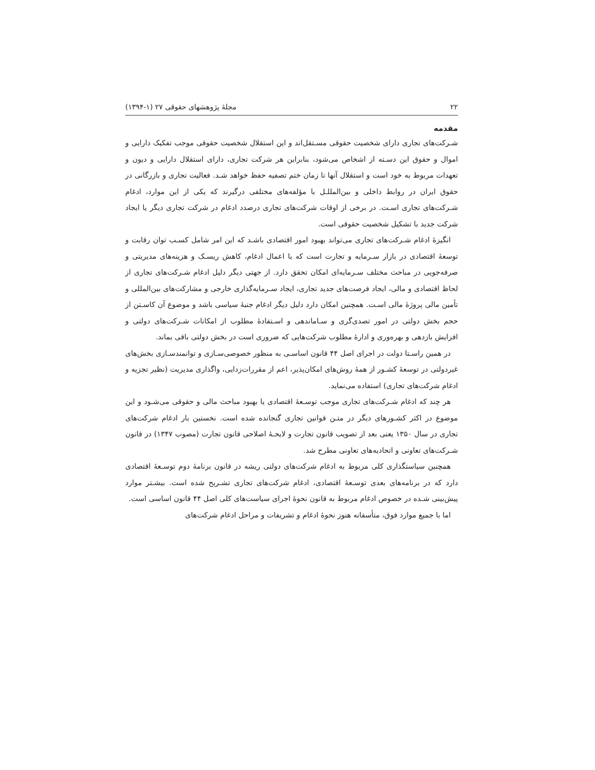۲۲ مجلهٔ پژوهشهای حقوقی ۲۷ (۱-۱۳۹۴)
مقدمه
شـرکت‌های تجاری دارای شخصیت حقوقی مسـتقل‌اند و این استقلال شخصیت حقوقی موجب تفکیک دارایی و اموال و حقوق این دسـته از اشخاص می‌شود، بنابراین هر شرکت تجاری، دارای استقلال دارایی و دیون و تعهدات مربوط به خود است و استقلال آنها تا زمان ختم تصفیه حفظ خواهد شـد. فعالیت تجاری و بازرگانی در حقوق ایران در روابط داخلی و بین‌المللـل با مؤلفه‌های مختلفی درگیرند که یکی از این موارد، ادغام شـرکت‌های تجاری اسـت. در برخی از اوقات شرکت‌های تجاری درصدد ادغام در شرکت تجاری دیگر یا ایجاد شرکت جدید با تشکیل شخصیت حقوقی است.
انگیزهٔ ادغام شـرکت‌های تجاری می‌تواند بهبود امور اقتصادی باشـد که این امر شامل کسـب توان رقابت و توسعهٔ اقتصادی در بازار سـرمایه و تجارت است که با اعمال ادغام، کاهش ریسـک و هزینه‌های مدیریتی و صرفه‌جویی در مباحث مختلف سـرمایه‌ای امکان تحقق دارد. از جهتی دیگر دلیل ادغام شـرکت‌های تجاری از لحاظ اقتصادی و مالی، ایجاد فرصت‌های جدید تجاری، ایجاد سـرمایه‌گذاری خارجی و مشارکت‌های بین‌المللی و تأمین مالی پروژهٔ مالی اسـت. همچنین امکان دارد دلیل دیگر ادغام جنبهٔ سیاسی باشد و موضوع آن کاسـتن از حجم بخش دولتی در امور تصدی‌گری و سـاماندهی و اسـتفادهٔ مطلوب از امکانات شـرکت‌های دولتی و افزایش بازدهی و بهره‌وری و ادارهٔ مطلوب شرکت‌هایی که ضروری است در بخش دولتی باقی بماند.
در همین راسـتا دولت در اجرای اصل ۴۴ قانون اساسـی به منظور خصوصی‌سـازی و توانمندسـازی بخش‌های غیردولتی در توسعهٔ کشـور از همهٔ روش‌های امکان‌پذیر، اعم از مقررات‌زدایی، واگذاری مدیریت (نظیر تجزیه و ادغام شرکت‌های تجاری) استفاده می‌نماید.
هر چند که ادغام شـرکت‌های تجاری موجب توسـعهٔ اقتصادی یا بهبود مباحث مالی و حقوقی می‌شـود و این موضوع در اکثر کشـورهای دیگر در متـن قوانین تجاری گنجانده شده است. نخستین بار ادغام شرکت‌های تجاری در سال ۱۳۵۰ یعنی بعد از تصویب قانون تجارت و لایحـهٔ اصلاحی قانون تجارت (مصوب ۱۳۴۷) در قانون شـرکت‌های تعاونی و اتحادیه‌های تعاونی مطرح شد.
همچنین سیاستگذاری کلی مربوط به ادغام شرکت‌های دولتی ریشه در قانون برنامهٔ دوم توسـعهٔ اقتصادی دارد که در برنامه‌های بعدی توسـعهٔ اقتصادی، ادغام شرکت‌های تجاری تشـریح شده است. بیشـتر موارد پیش‌بینی شـده در خصوص ادغام مربوط به قانون نحوهٔ اجرای سیاست‌های کلی اصل ۴۴ قانون اساسی است.
اما با جمیع موارد فوق، متأسفانه هنوز نحوهٔ ادغام و تشریفات و مراحل ادغام شرکت‌های